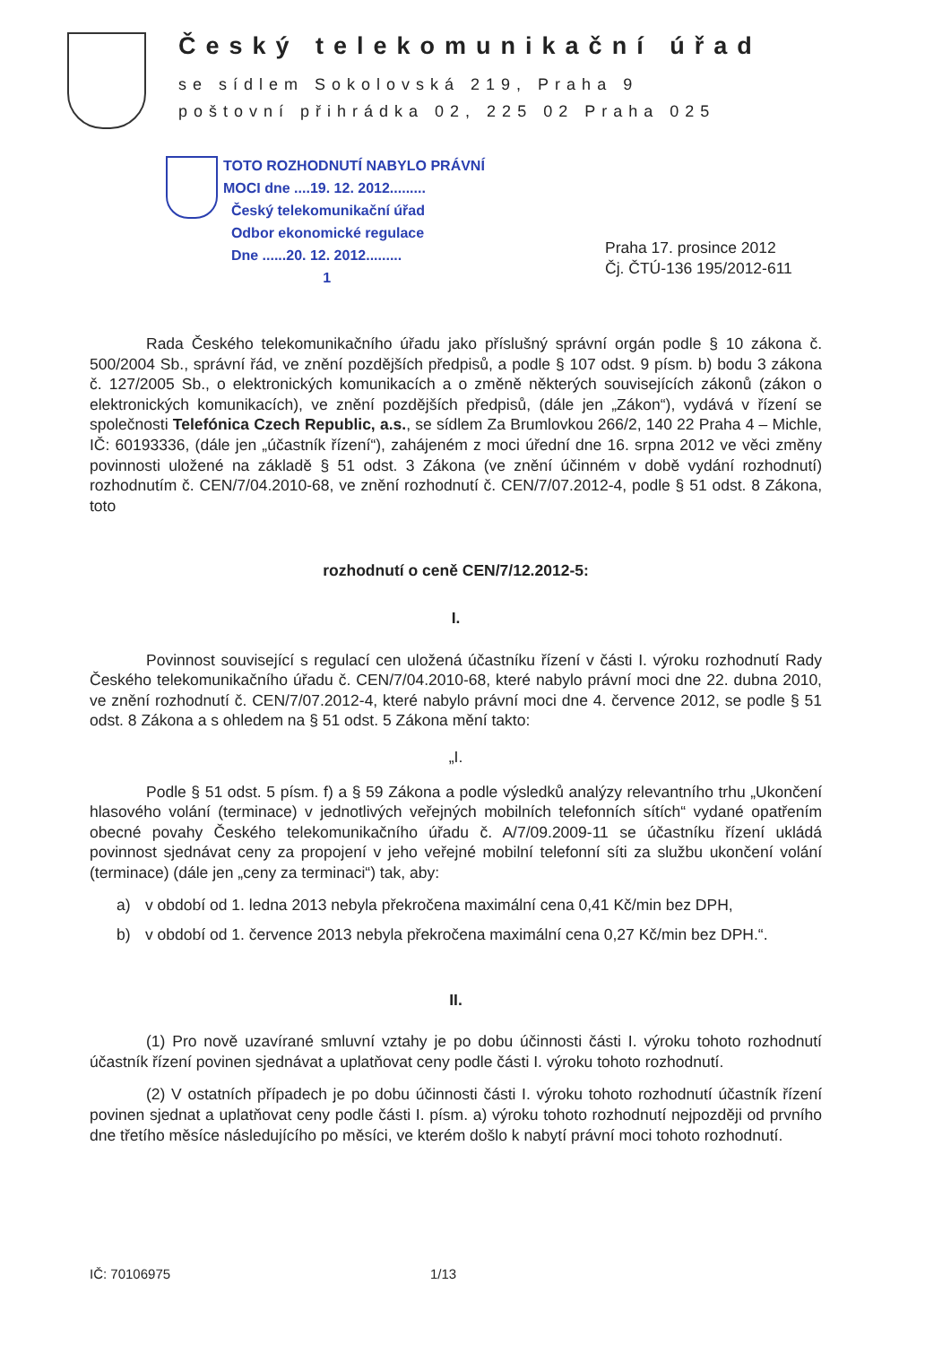Český telekomunikační úřad
se sídlem Sokolovská 219, Praha 9
poštovní přihrádka 02, 225 02 Praha 025
TOTO ROZHODNUTÍ NABYLO PRÁVNÍ
MOCI dne ....19. 12. 2012.........
Český telekomunikační úřad
Odbor ekonomické regulace
Dne ......20. 12. 2012.........
1
Praha 17. prosince 2012
Čj. ČTÚ-136 195/2012-611
Rada Českého telekomunikačního úřadu jako příslušný správní orgán podle § 10 zákona č. 500/2004 Sb., správní řád, ve znění pozdějších předpisů, a podle § 107 odst. 9 písm. b) bodu 3 zákona č. 127/2005 Sb., o elektronických komunikacích a o změně některých souvisejících zákonů (zákon o elektronických komunikacích), ve znění pozdějších předpisů, (dále jen „Zákon“), vydává v řízení se společnosti Telefónica Czech Republic, a.s., se sídlem Za Brumlovkou 266/2, 140 22 Praha 4 – Michle, IČ: 60193336, (dále jen „účastník řízení“), zahájeném z moci úřední dne 16. srpna 2012 ve věci změny povinnosti uložené na základě § 51 odst. 3 Zákona (ve znění účinném v době vydání rozhodnutí) rozhodnutím č. CEN/7/04.2010-68, ve znění rozhodnutí č. CEN/7/07.2012-4, podle § 51 odst. 8 Zákona, toto
rozhodnutí o ceně CEN/7/12.2012-5:
I.
Povinnost související s regulací cen uložená účastníku řízení v části I. výroku rozhodnutí Rady Českého telekomunikačního úřadu č. CEN/7/04.2010-68, které nabylo právní moci dne 22. dubna 2010, ve znění rozhodnutí č. CEN/7/07.2012-4, které nabylo právní moci dne 4. července 2012, se podle § 51 odst. 8 Zákona a s ohledem na § 51 odst. 5 Zákona mění takto:
„I.
Podle § 51 odst. 5 písm. f) a § 59 Zákona a podle výsledků analýzy relevantního trhu „Ukončení hlasového volání (terminace) v jednotlivých veřejných mobilních telefonních sítích“ vydané opatřením obecné povahy Českého telekomunikačního úřadu č. A/7/09.2009-11 se účastníku řízení ukládá povinnost sjednávat ceny za propojení v jeho veřejné mobilní telefonní síti za službu ukončení volání (terminace) (dále jen „ceny za terminaci“) tak, aby:
a) v období od 1. ledna 2013 nebyla překročena maximální cena 0,41 Kč/min bez DPH,
b) v období od 1. července 2013 nebyla překročena maximální cena 0,27 Kč/min bez DPH.“.
II.
(1) Pro nově uzavírané smluvní vztahy je po dobu účinnosti části I. výroku tohoto rozhodnutí účastník řízení povinen sjednávat a uplatňovat ceny podle části I. výroku tohoto rozhodnutí.
(2) V ostatních případech je po dobu účinnosti části I. výroku tohoto rozhodnutí účastník řízení povinen sjednat a uplatňovat ceny podle části I. písm. a) výroku tohoto rozhodnutí nejpozději od prvního dne třetího měsíce následujícího po měsíci, ve kterém došlo k nabytí právní moci tohoto rozhodnutí.
IČ: 70106975 1/13